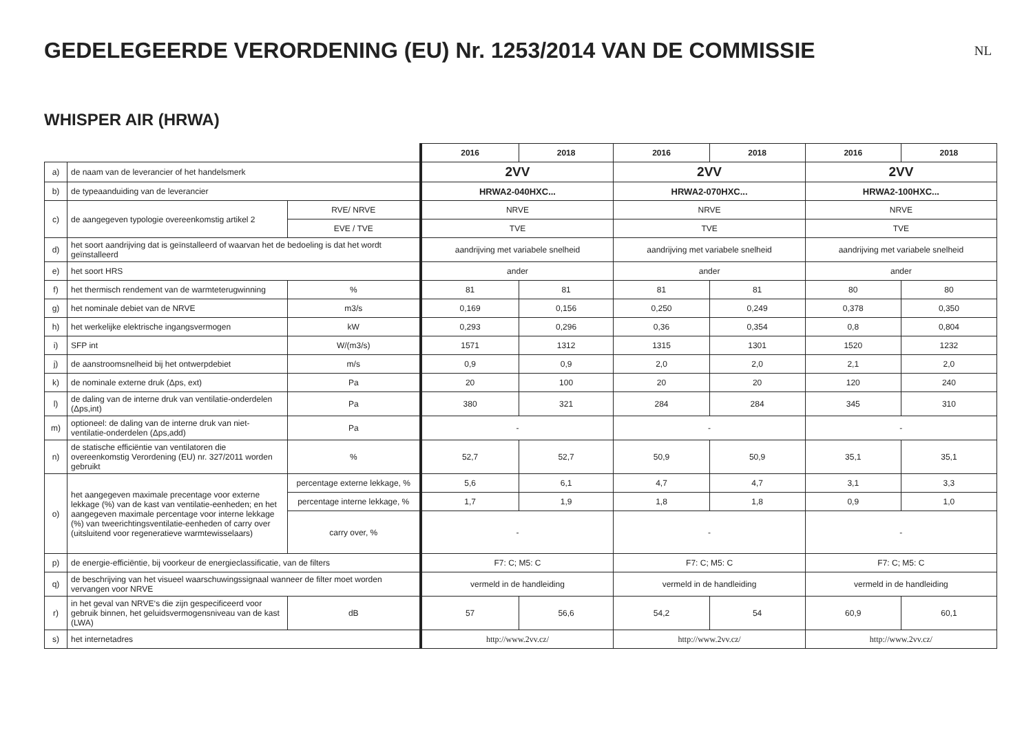GEDELEGEERDE VERORDENING (EU) Nr. 1253/2014 VAN DE COMMISSIE
NL
WHISPER AIR (HRWA)
| | | | 2016 | 2018 | 2016 | 2018 | 2016 | 2018 |
| a) | de naam van de leverancier of het handelsmerk | | 2VV | | 2VV | | 2VV | |
| b) | de typeaanduiding van de leverancier | | HRWA2-040HXC... | | HRWA2-070HXC... | | HRWA2-100HXC... | |
| c) | de aangegeven typologie overeenkomstig artikel 2 | RVE/ NRVE | NRVE | | NRVE | | NRVE | |
| | | EVE / TVE | TVE | | TVE | | TVE | |
| d) | het soort aandrijving dat is geïnstalleerd of waarvan het de bedoeling is dat het wordt geïnstalleerd | | aandrijving met variabele snelheid | | aandrijving met variabele snelheid | | aandrijving met variabele snelheid | |
| e) | het soort HRS | | ander | | ander | | ander | |
| f) | het thermisch rendement van de warmteterugwinning | % | 81 | 81 | 81 | 81 | 80 | 80 |
| g) | het nominale debiet van de NRVE | m3/s | 0,169 | 0,156 | 0,250 | 0,249 | 0,378 | 0,350 |
| h) | het werkelijke elektrische ingangsvermogen | kW | 0,293 | 0,296 | 0,36 | 0,354 | 0,8 | 0,804 |
| i) | SFP int | W/(m3/s) | 1571 | 1312 | 1315 | 1301 | 1520 | 1232 |
| j) | de aanstroomsnelheid bij het ontwerpdebiet | m/s | 0,9 | 0,9 | 2,0 | 2,0 | 2,1 | 2,0 |
| k) | de nominale externe druk (Δps, ext) | Pa | 20 | 100 | 20 | 20 | 120 | 240 |
| l) | de daling van de interne druk van ventilatie-onderdelen (Δps,int) | Pa | 380 | 321 | 284 | 284 | 345 | 310 |
| m) | optioneel: de daling van de interne druk van niet-ventilatie-onderdelen (Δps,add) | Pa | - | | - | | - | |
| n) | de statische efficiëntie van ventilatoren die overeenkomstig Verordening (EU) nr. 327/2011 worden gebruikt | % | 52,7 | 52,7 | 50,9 | 50,9 | 35,1 | 35,1 |
| o) | het aangegeven maximale precentage voor externe lekkage (%) van de kast van ventilatie-eenheden; en het aangegeven maximale percentage voor interne lekkage (%) van tweerichtingsventilatie-eenheden of carry over (uitsluitend voor regeneratieve warmtewisselaars) | percentage externe lekkage, % | 5,6 | 6,1 | 4,7 | 4,7 | 3,1 | 3,3 |
| | | percentage interne lekkage, % | 1,7 | 1,9 | 1,8 | 1,8 | 0,9 | 1,0 |
| | | carry over, % | - | | - | | - | |
| p) | de energie-efficiëntie, bij voorkeur de energieclassificatie, van de filters | | F7: C; M5: C | | F7: C; M5: C | | F7: C; M5: C | |
| q) | de beschrijving van het visueel waarschuwingssignaal wanneer de filter moet worden vervangen voor NRVE | | vermeld in de handleiding | | vermeld in de handleiding | | vermeld in de handleiding | |
| r) | in het geval van NRVE‘s die zijn gespecificeerd voor gebruik binnen, het geluidsvermogensniveau van de kast (LWA) | dB | 57 | 56,6 | 54,2 | 54 | 60,9 | 60,1 |
| s) | het internetadres | | http://www.2vv.cz/ | | http://www.2vv.cz/ | | http://www.2vv.cz/ | |